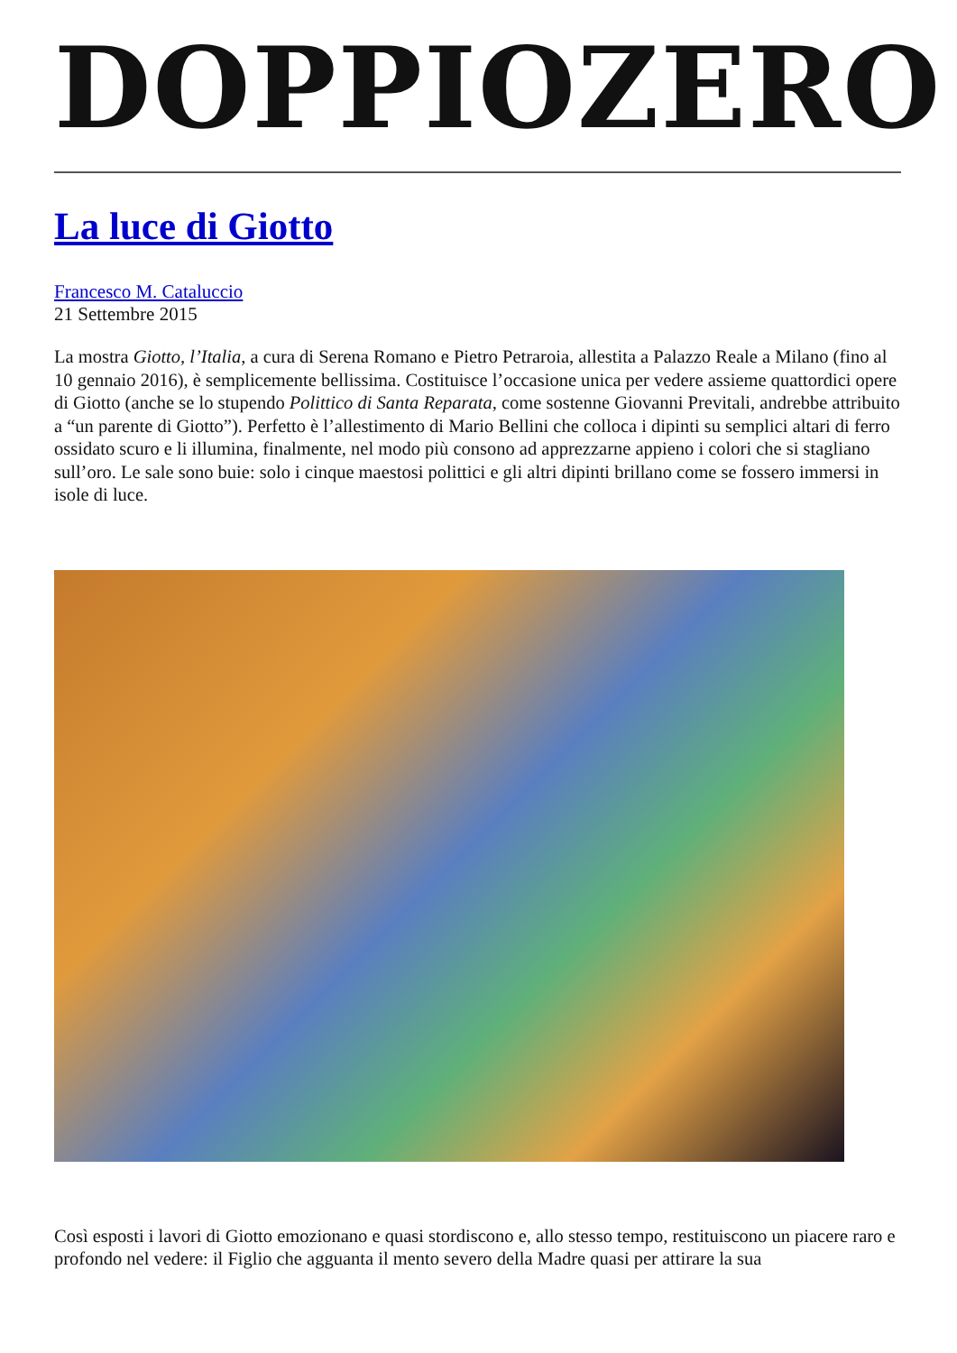DOPPIOZERO
La luce di Giotto
Francesco M. Cataluccio
21 Settembre 2015
La mostra Giotto, l’Italia, a cura di Serena Romano e Pietro Petraroia, allestita a Palazzo Reale a Milano (fino al 10 gennaio 2016), è semplicemente bellissima. Costituisce l’occasione unica per vedere assieme quattordici opere di Giotto (anche se lo stupendo Polittico di Santa Reparata, come sostenne Giovanni Previtali, andrebbe attribuito a “un parente di Giotto”). Perfetto è l’allestimento di Mario Bellini che colloca i dipinti su semplici altari di ferro ossidato scuro e li illumina, finalmente, nel modo più consono ad apprezzarne appieno i colori che si stagliano sull’oro. Le sale sono buie: solo i cinque maestosi polittici e gli altri dipinti brillano come se fossero immersi in isole di luce.
Così esposti i lavori di Giotto emozionano e quasi stordiscono e, allo stesso tempo, restituiscono un piacere raro e profondo nel vedere: il Figlio che agguanta il mento severo della Madre quasi per attirare la sua